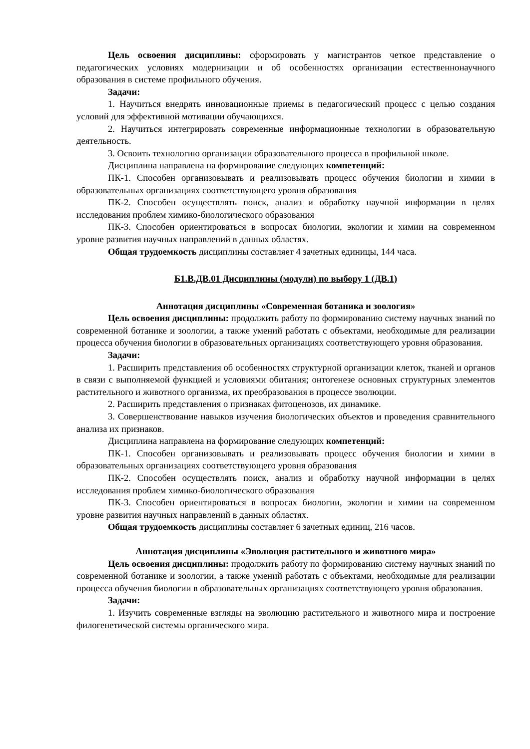Цель освоения дисциплины: сформировать у магистрантов четкое представление о педагогических условиях модернизации и об особенностях организации естественнонаучного образования в системе профильного обучения.
Задачи:
1. Научиться внедрять инновационные приемы в педагогический процесс с целью создания условий для эффективной мотивации обучающихся.
2. Научиться интегрировать современные информационные технологии в образовательную деятельность.
3. Освоить технологию организации образовательного процесса в профильной школе.
Дисциплина направлена на формирование следующих компетенций:
ПК-1. Способен организовывать и реализовывать процесс обучения биологии и химии в образовательных организациях соответствующего уровня образования
ПК-2. Способен осуществлять поиск, анализ и обработку научной информации в целях исследования проблем химико-биологического образования
ПК-3. Способен ориентироваться в вопросах биологии, экологии и химии на современном уровне развития научных направлений в данных областях.
Общая трудоемкость дисциплины составляет 4 зачетных единицы, 144 часа.
Б1.В.ДВ.01 Дисциплины (модули) по выбору 1 (ДВ.1)
Аннотация дисциплины «Современная ботаника и зоология»
Цель освоения дисциплины: продолжить работу по формированию систему научных знаний по современной ботанике и зоологии, а также умений работать с объектами, необходимые для реализации процесса обучения биологии в образовательных организациях соответствующего уровня образования.
Задачи:
1. Расширить представления об особенностях структурной организации клеток, тканей и органов в связи с выполняемой функцией и условиями обитания; онтогенезе основных структурных элементов растительного и животного организма, их преобразования в процессе эволюции.
2. Расширить представления о признаках фитоценозов, их динамике.
3. Совершенствование навыков изучения биологических объектов и проведения сравнительного анализа их признаков.
Дисциплина направлена на формирование следующих компетенций:
ПК-1. Способен организовывать и реализовывать процесс обучения биологии и химии в образовательных организациях соответствующего уровня образования
ПК-2. Способен осуществлять поиск, анализ и обработку научной информации в целях исследования проблем химико-биологического образования
ПК-3. Способен ориентироваться в вопросах биологии, экологии и химии на современном уровне развития научных направлений в данных областях.
Общая трудоемкость дисциплины составляет 6 зачетных единиц, 216 часов.
Аннотация дисциплины «Эволюция растительного и животного мира»
Цель освоения дисциплины: продолжить работу по формированию систему научных знаний по современной ботанике и зоологии, а также умений работать с объектами, необходимые для реализации процесса обучения биологии в образовательных организациях соответствующего уровня образования.
Задачи:
1. Изучить современные взгляды на эволюцию растительного и животного мира и построение филогенетической системы органического мира.